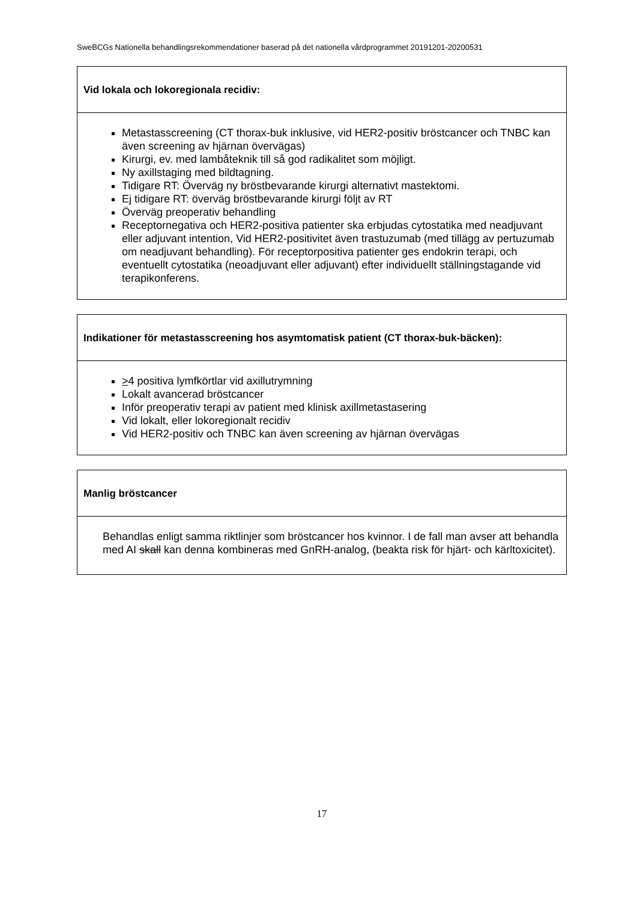SweBCGs Nationella behandlingsrekommendationer baserad på det nationella vårdprogrammet 20191201-20200531
| Vid lokala och lokoregionala recidiv: |
| --- |
| Metastasscreening (CT thorax-buk inklusive, vid HER2-positiv bröstcancer och TNBC kan även screening av hjärnan övervägas) Kirurgi, ev. med lambåteknik till så god radikalitet som möjligt. Ny axillstaging med bildtagning. Tidigare RT: Överväg ny bröstbevarande kirurgi alternativt mastektomi. Ej tidigare RT: överväg bröstbevarande kirurgi följt av RT Överväg preoperativ behandling Receptornegativa och HER2-positiva patienter ska erbjudas cytostatika med neadjuvant eller adjuvant intention, Vid HER2-positivitet även trastuzumab (med tillägg av pertuzumab om neadjuvant behandling). För receptorpositiva patienter ges endokrin terapi, och eventuellt cytostatika (neoadjuvant eller adjuvant) efter individuellt ställningstagande vid terapikonferens. |
| Indikationer för metastasscreening hos asymtomatisk patient (CT thorax-buk-bäcken): |
| --- |
| > 4 positiva lymfkörtlar vid axillutrymning Lokalt avancerad bröstcancer Inför preoperativ terapi av patient med klinisk axillmetastasering Vid lokalt, eller lokoregionalt recidiv Vid HER2-positiv och TNBC kan även screening av hjärnan övervägas |
| Manlig bröstcancer |
| --- |
| Behandlas enligt samma riktlinjer som bröstcancer hos kvinnor. I de fall man avser att behandla med AI skall kan denna kombineras med GnRH-analog, (beakta risk för hjärt- och kärltoxicitet). |
17